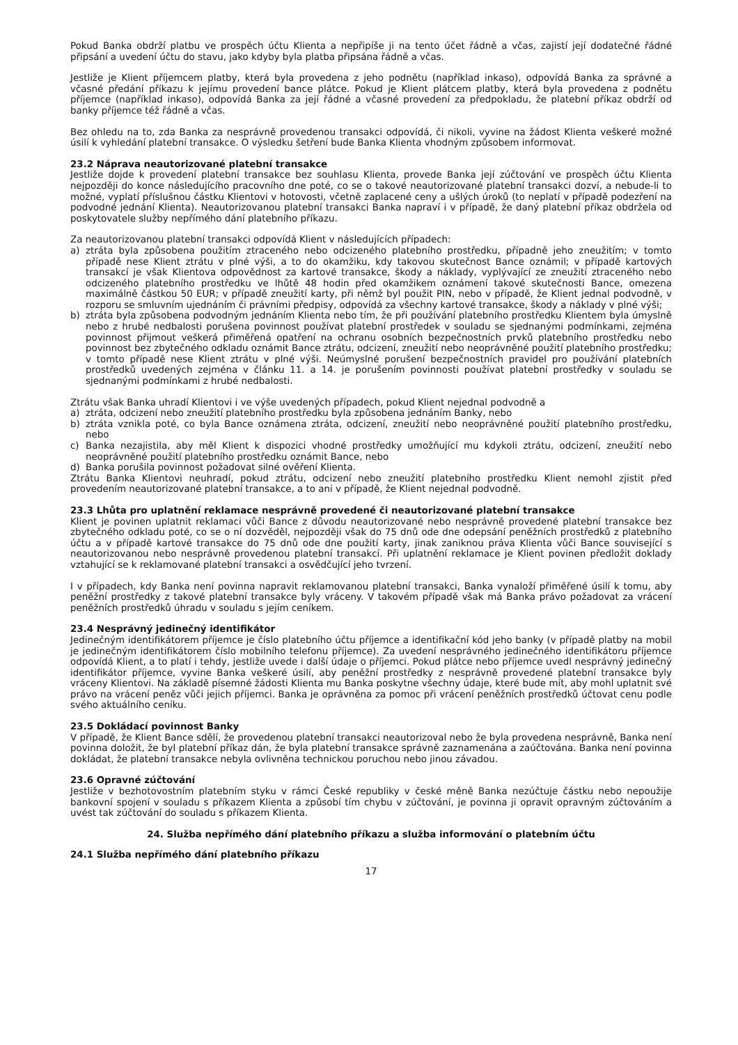Pokud Banka obdrží platbu ve prospěch účtu Klienta a nepřipíše ji na tento účet řádně a včas, zajistí její dodatečné řádné připsání a uvedení účtu do stavu, jako kdyby byla platba připsána řádně a včas.
Jestliže je Klient příjemcem platby, která byla provedena z jeho podnětu (například inkaso), odpovídá Banka za správné a včasné předání příkazu k jejímu provedení bance plátce. Pokud je Klient plátcem platby, která byla provedena z podnětu příjemce (například inkaso), odpovídá Banka za její řádné a včasné provedení za předpokladu, že platební příkaz obdrží od banky příjemce též řádně a včas.
Bez ohledu na to, zda Banka za nesprávně provedenou transakci odpovídá, či nikoli, vyvine na žádost Klienta veškeré možné úsilí k vyhledání platební transakce. O výsledku šetření bude Banka Klienta vhodným způsobem informovat.
23.2 Náprava neautorizované platební transakce
Jestliže dojde k provedení platební transakce bez souhlasu Klienta, provede Banka její zúčtování ve prospěch účtu Klienta nejpozději do konce následujícího pracovního dne poté, co se o takové neautorizované platební transakci dozví, a nebude-li to možné, vyplatí příslušnou částku Klientovi v hotovosti, včetně zaplacené ceny a ušlých úroků (to neplatí v případě podezření na podvodné jednání Klienta). Neautorizovanou platební transakci Banka napraví i v případě, že daný platební příkaz obdržela od poskytovatele služby nepřímého dání platebního příkazu.
Za neautorizovanou platební transakci odpovídá Klient v následujících případech:
a) ztráta byla způsobena použitím ztraceného nebo odcizeného platebního prostředku, případně jeho zneužitím; v tomto případě nese Klient ztrátu v plné výši, a to do okamžiku, kdy takovou skutečnost Bance oznámil; v případě kartových transakcí je však Klientova odpovědnost za kartové transakce, škody a náklady, vyplývající ze zneužití ztraceného nebo odcizeného platebního prostředku ve lhůtě 48 hodin před okamžikem oznámení takové skutečnosti Bance, omezena maximálně částkou 50 EUR; v případě zneužití karty, při němž byl použit PIN, nebo v případě, že Klient jednal podvodně, v rozporu se smluvním ujednáním či právními předpisy, odpovídá za všechny kartové transakce, škody a náklady v plné výši;
b) ztráta byla způsobena podvodným jednáním Klienta nebo tím, že při používání platebního prostředku Klientem byla úmyslně nebo z hrubé nedbalosti porušena povinnost používat platební prostředek v souladu se sjednanými podmínkami, zejména povinnost přijmout veškerá přiměřená opatření na ochranu osobních bezpečnostních prvků platebního prostředku nebo povinnost bez zbytečného odkladu oznámit Bance ztrátu, odcizení, zneužití nebo neoprávněné použití platebního prostředku; v tomto případě nese Klient ztrátu v plné výši. Neúmyslné porušení bezpečnostních pravidel pro používání platebních prostředků uvedených zejména v článku 11. a 14. je porušením povinnosti používat platební prostředky v souladu se sjednanými podmínkami z hrubé nedbalosti.
Ztrátu však Banka uhradí Klientovi i ve výše uvedených případech, pokud Klient nejednal podvodně a
a) ztráta, odcizení nebo zneužití platebního prostředku byla způsobena jednáním Banky, nebo
b) ztráta vznikla poté, co byla Bance oznámena ztráta, odcizení, zneužití nebo neoprávněné použití platebního prostředku, nebo
c) Banka nezajistila, aby měl Klient k dispozici vhodné prostředky umožňující mu kdykoli ztrátu, odcizení, zneužití nebo neoprávněné použití platebního prostředku oznámit Bance, nebo
d) Banka porušila povinnost požadovat silné ověření Klienta.
Ztrátu Banka Klientovi neuhradí, pokud ztrátu, odcizení nebo zneužití platebního prostředku Klient nemohl zjistit před provedením neautorizované platební transakce, a to ani v případě, že Klient nejednal podvodně.
23.3 Lhůta pro uplatnění reklamace nesprávně provedené či neautorizované platební transakce
Klient je povinen uplatnit reklamaci vůči Bance z důvodu neautorizované nebo nesprávně provedené platební transakce bez zbytečného odkladu poté, co se o ní dozvěděl, nejpozději však do 75 dnů ode dne odepsání peněžních prostředků z platebního účtu a v případě kartové transakce do 75 dnů ode dne použití karty, jinak zaniknou práva Klienta vůči Bance související s neautorizovanou nebo nesprávně provedenou platební transakcí. Při uplatnění reklamace je Klient povinen předložit doklady vztahující se k reklamované platební transakci a osvědčující jeho tvrzení.
I v případech, kdy Banka není povinna napravit reklamovanou platební transakci, Banka vynaloží přiměřené úsilí k tomu, aby peněžní prostředky z takové platební transakce byly vráceny. V takovém případě však má Banka právo požadovat za vrácení peněžních prostředků úhradu v souladu s jejím ceníkem.
23.4 Nesprávný jedinečný identifikátor
Jedinečným identifikátorem příjemce je číslo platebního účtu příjemce a identifikační kód jeho banky (v případě platby na mobil je jedinečným identifikátorem číslo mobilního telefonu příjemce). Za uvedení nesprávného jedinečného identifikátoru příjemce odpovídá Klient, a to platí i tehdy, jestliže uvede i další údaje o příjemci. Pokud plátce nebo příjemce uvedl nesprávný jedinečný identifikátor příjemce, vyvine Banka veškeré úsilí, aby peněžní prostředky z nesprávně provedené platební transakce byly vráceny Klientovi. Na základě písemné žádosti Klienta mu Banka poskytne všechny údaje, které bude mít, aby mohl uplatnit své právo na vrácení peněz vůči jejich příjemci. Banka je oprávněna za pomoc při vrácení peněžních prostředků účtovat cenu podle svého aktuálního ceníku.
23.5 Dokládací povinnost Banky
V případě, že Klient Bance sdělí, že provedenou platební transakci neautorizoval nebo že byla provedena nesprávně, Banka není povinna doložit, že byl platební příkaz dán, že byla platební transakce správně zaznamenána a zaúčtována. Banka není povinna dokládat, že platební transakce nebyla ovlivněna technickou poruchou nebo jinou závadou.
23.6 Opravné zúčtování
Jestliže v bezhotovostním platebním styku v rámci České republiky v české měně Banka nezúčtuje částku nebo nepoužije bankovní spojení v souladu s příkazem Klienta a způsobí tím chybu v zúčtování, je povinna ji opravit opravným zúčtováním a uvést tak zúčtování do souladu s příkazem Klienta.
24. Služba nepřímého dání platebního příkazu a služba informování o platebním účtu
24.1 Služba nepřímého dání platebního příkazu
17